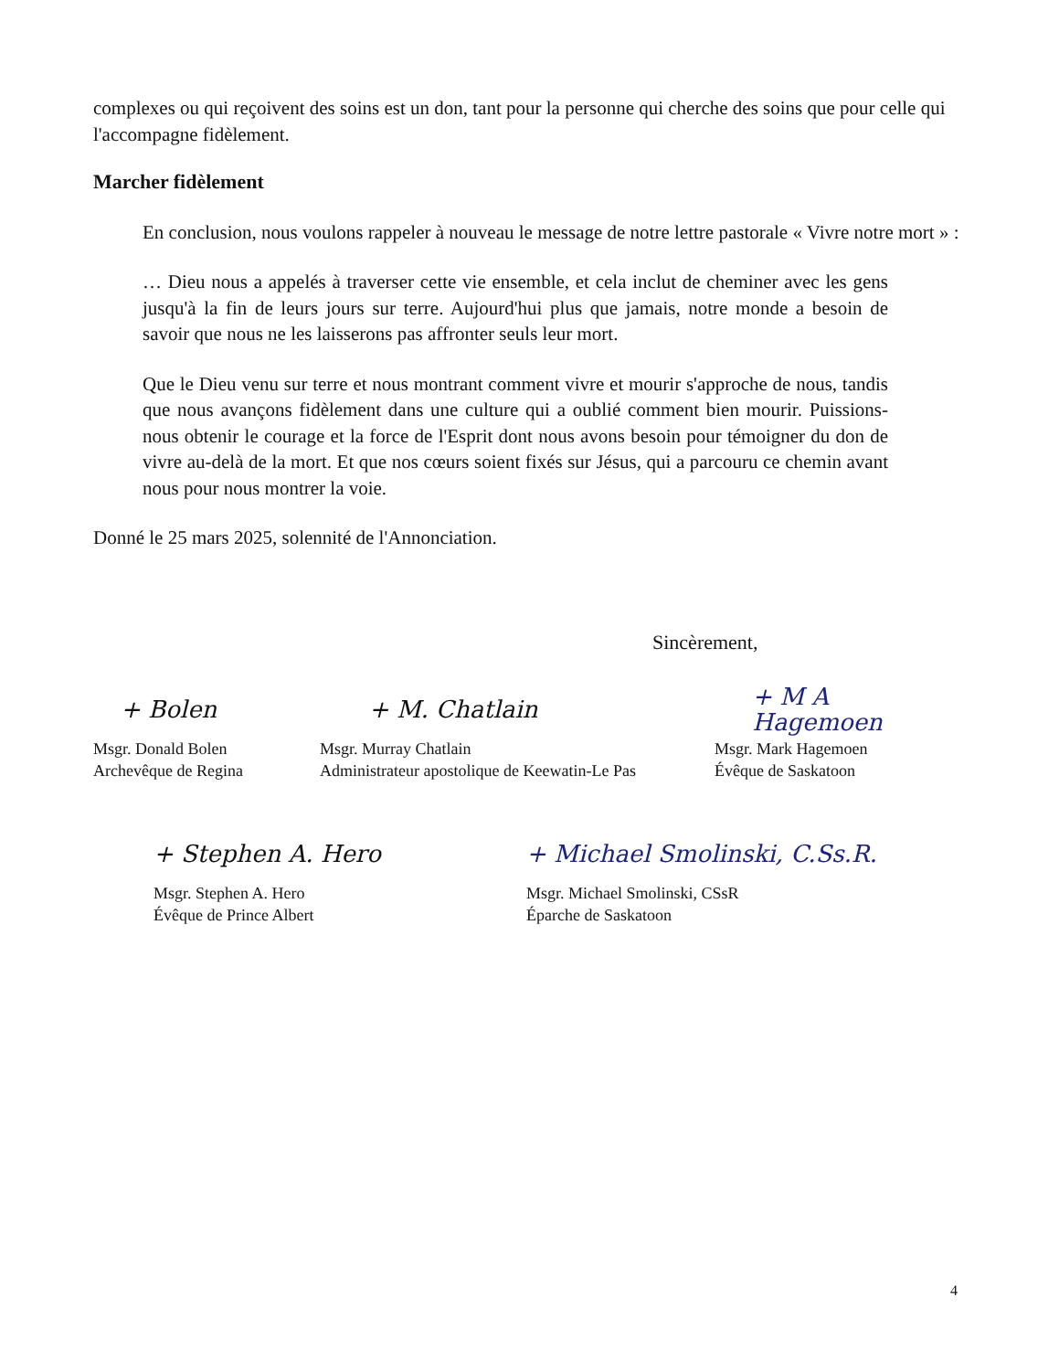complexes ou qui reçoivent des soins est un don, tant pour la personne qui cherche des soins que pour celle qui l'accompagne fidèlement.
Marcher fidèlement
En conclusion, nous voulons rappeler à nouveau le message de notre lettre pastorale « Vivre notre mort » :
… Dieu nous a appelés à traverser cette vie ensemble, et cela inclut de cheminer avec les gens jusqu'à la fin de leurs jours sur terre. Aujourd'hui plus que jamais, notre monde a besoin de savoir que nous ne les laisserons pas affronter seuls leur mort.
Que le Dieu venu sur terre et nous montrant comment vivre et mourir s'approche de nous, tandis que nous avançons fidèlement dans une culture qui a oublié comment bien mourir. Puissions-nous obtenir le courage et la force de l'Esprit dont nous avons besoin pour témoigner du don de vivre au-delà de la mort. Et que nos cœurs soient fixés sur Jésus, qui a parcouru ce chemin avant nous pour nous montrer la voie.
Donné le 25 mars 2025, solennité de l'Annonciation.
Sincèrement,
+ Bolen + M. Chatlain + M A Hagemoen
Msgr. Donald Bolen
Archevêque de Regina
Msgr. Murray Chatlain
Administrateur apostolique de Keewatin-Le Pas
Msgr. Mark Hagemoen
Évêque de Saskatoon
+ Stephen A. Hero + Michael Smolinski, C.Ss.R.
Msgr. Stephen A. Hero
Évêque de Prince Albert
Msgr. Michael Smolinski, CSsR
Éparche de Saskatoon
4